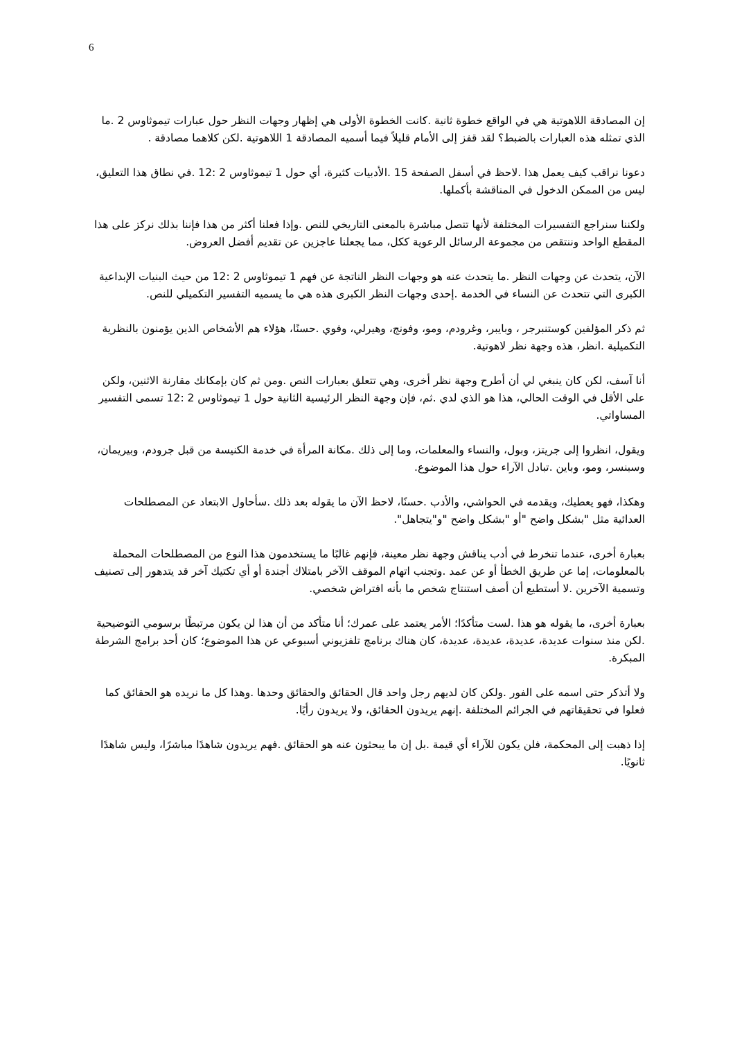6
إن المصادقة اللاهوتية هي في الواقع خطوة ثانية .كانت الخطوة الأولى هي إظهار وجهات النظر حول عبارات تيموثاوس 2 .ما الذي تمثله هذه العبارات بالضبط؟ لقد قفز إلى الأمام قليلاً فيما أسميه المصادقة 1 اللاهوتية .لكن كلاهما مصادقة .
دعونا نراقب كيف يعمل هذا .لاحظ في أسفل الصفحة 15 .الأدبيات كثيرة، أي حول 1 تيموثاوس 2 :12 .في نطاق هذا التعليق، ليس من الممكن الدخول في المناقشة بأكملها.
ولكننا سنراجع التفسيرات المختلفة لأنها تتصل مباشرة بالمعنى التاريخي للنص .وإذا فعلنا أكثر من هذا فإننا بذلك نركز على هذا المقطع الواحد وننتقص من مجموعة الرسائل الرعوية ككل، مما يجعلنا عاجزين عن تقديم أفضل العروض.
الآن، يتحدث عن وجهات النظر .ما يتحدث عنه هو وجهات النظر الناتجة عن فهم 1 تيموثاوس 2 :12 من حيث البنيات الإبداعية الكبرى التي تتحدث عن النساء في الخدمة .إحدى وجهات النظر الكبرى هذه هي ما يسميه التفسير التكميلي للنص.
ثم ذكر المؤلفين كوستنبرجر ، وبايبر، وغرودم، ومو، وفونج، وهيرلي، وفوي .حسنًا، هؤلاء هم الأشخاص الذين يؤمنون بالنظرية التكميلية .انظر، هذه وجهة نظر لاهوتية.
أنا آسف، لكن كان ينبغي لي أن أطرح وجهة نظر أخرى، وهي تتعلق بعبارات النص .ومن ثم كان بإمكانك مقارنة الاثنين، ولكن على الأقل في الوقت الحالي، هذا هو الذي لدي .ثم، فإن وجهة النظر الرئيسية الثانية حول 1 تيموثاوس 2 :12 تسمى التفسير المساواتي.
ويقول، انظروا إلى جريتز، وبول، والنساء والمعلمات، وما إلى ذلك .مكانة المرأة في خدمة الكنيسة من قبل جرودم، وبيريمان، وسبنسر، ومو، وباين .تبادل الآراء حول هذا الموضوع.
وهكذا، فهو يعطيك، ويقدمه في الحواشي، والأدب .حسنًا، لاحظ الآن ما يقوله بعد ذلك .سأحاول الابتعاد عن المصطلحات العدائية مثل "بشكل واضح "أو "بشكل واضح "و"يتجاهل".
بعبارة أخرى، عندما تنخرط في أدب يناقش وجهة نظر معينة، فإنهم غالبًا ما يستخدمون هذا النوع من المصطلحات المحملة بالمعلومات، إما عن طريق الخطأ أو عن عمد .وتجنب اتهام الموقف الآخر بامتلاك أجندة أو أي تكتيك آخر قد يتدهور إلى تصنيف وتسمية الآخرين .لا أستطيع أن أصف استنتاج شخص ما بأنه افتراض شخصي.
بعبارة أخرى، ما يقوله هو هذا .لست متأكدًا؛ الأمر يعتمد على عمرك؛ أنا متأكد من أن هذا لن يكون مرتبطًا برسومي التوضيحية .لكن منذ سنوات عديدة، عديدة، عديدة، عديدة، كان هناك برنامج تلفزيوني أسبوعي عن هذا الموضوع؛ كان أحد برامج الشرطة المبكرة.
ولا أتذكر حتى اسمه على الفور .ولكن كان لديهم رجل واحد قال الحقائق والحقائق وحدها .وهذا كل ما نريده هو الحقائق كما فعلوا في تحقيقاتهم في الجرائم المختلفة .إنهم يريدون الحقائق، ولا يريدون رأيًا.
إذا ذهبت إلى المحكمة، فلن يكون للآراء أي قيمة .بل إن ما يبحثون عنه هو الحقائق .فهم يريدون شاهدًا مباشرًا، وليس شاهدًا ثانويًا.